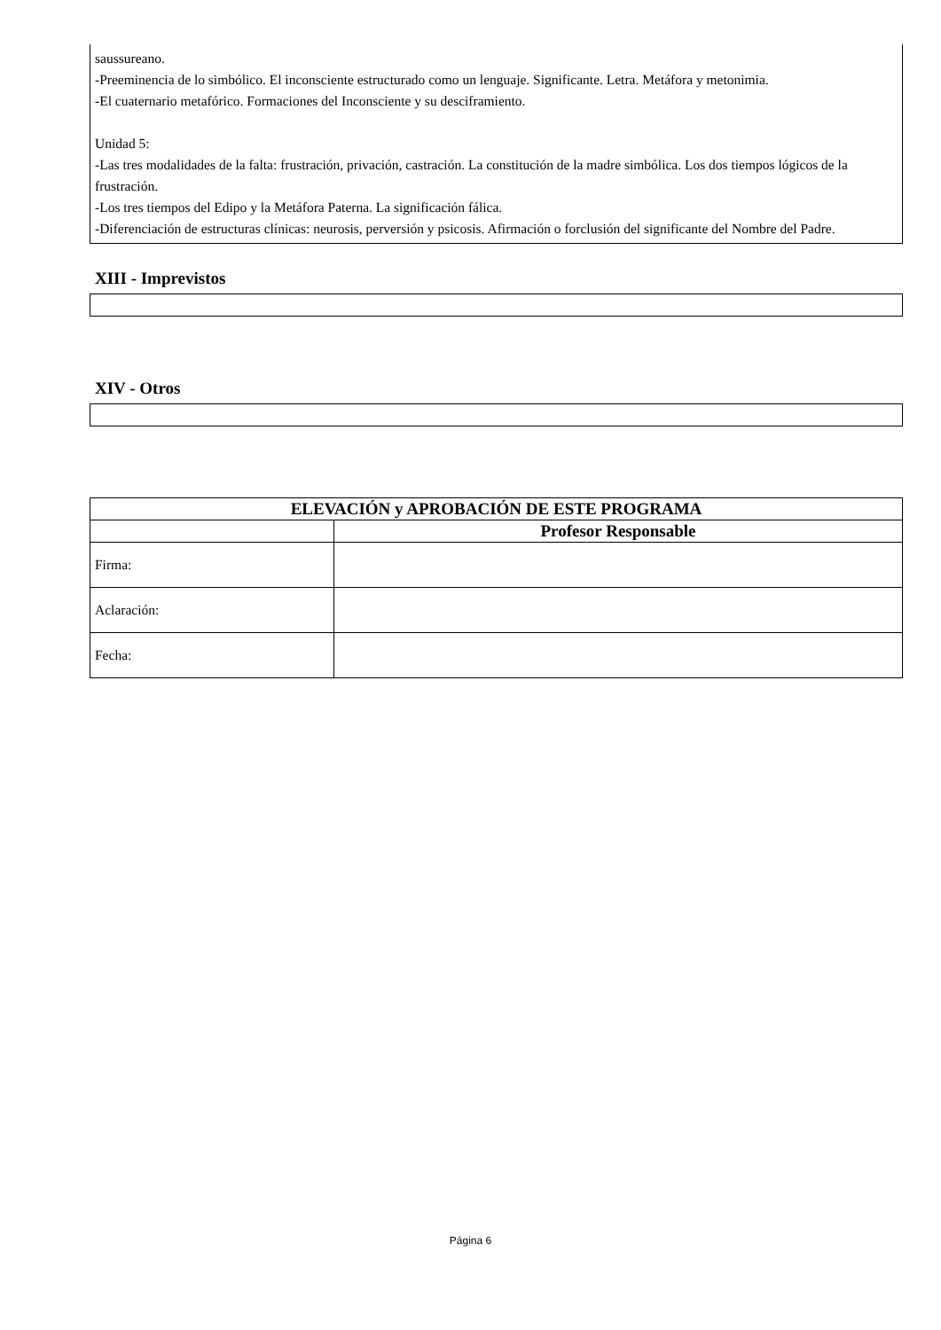saussureano.
-Preeminencia de lo simbólico. El inconsciente estructurado como un lenguaje. Significante. Letra. Metáfora y metonimia.
-El cuaternario metafórico. Formaciones del Inconsciente y su desciframiento.
Unidad 5:
-Las tres modalidades de la falta: frustración, privación, castración. La constitución de la madre simbólica. Los dos tiempos lógicos de la frustración.
-Los tres tiempos del Edipo y la Metáfora Paterna. La significación fálica.
-Diferenciación de estructuras clínicas: neurosis, perversión y psicosis. Afirmación o forclusión del significante del Nombre del Padre.
XIII - Imprevistos
XIV - Otros
| ELEVACIÓN y APROBACIÓN DE ESTE PROGRAMA | |
| --- | --- |
| | Profesor Responsable |
| Firma: | |
| Aclaración: | |
| Fecha: | |
Página 6